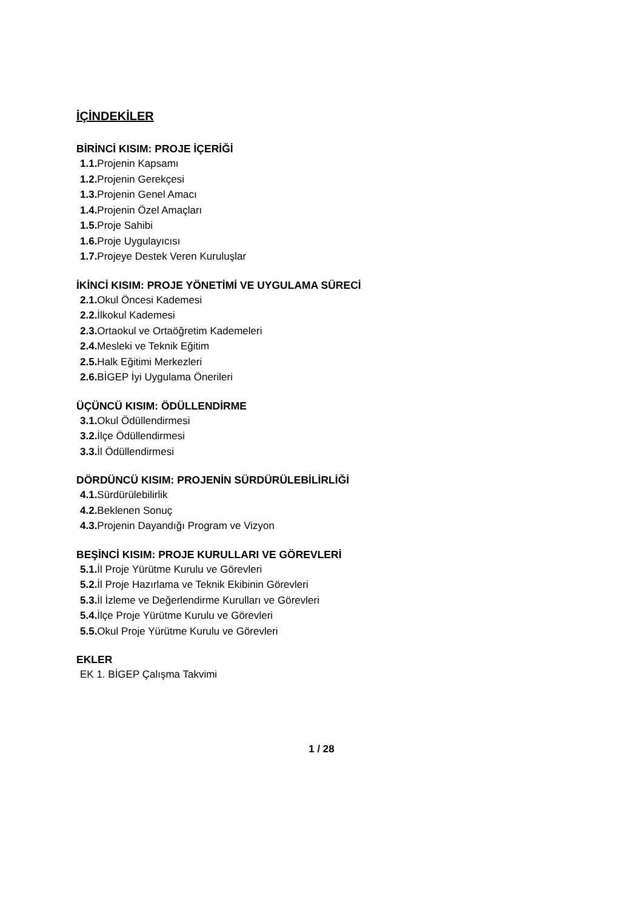İÇİNDEKİLER
BİRİNCİ KISIM: PROJE İÇERİĞİ
1.1. Projenin Kapsamı
1.2. Projenin Gerekçesi
1.3. Projenin Genel Amacı
1.4. Projenin Özel Amaçları
1.5. Proje Sahibi
1.6. Proje Uygulayıcısı
1.7. Projeye Destek Veren Kuruluşlar
İKİNCİ KISIM: PROJE YÖNETİMİ VE UYGULAMA SÜRECİ
2.1. Okul Öncesi Kademesi
2.2. İlkokul Kademesi
2.3. Ortaokul ve Ortaöğretim Kademeleri
2.4. Mesleki ve Teknik Eğitim
2.5. Halk Eğitimi Merkezleri
2.6. BİGEP İyi Uygulama Önerileri
ÜÇÜNCÜ KISIM: ÖDÜLLENDİRME
3.1. Okul Ödüllendirmesi
3.2. İlçe Ödüllendirmesi
3.3. İl Ödüllendirmesi
DÖRDÜNCÜ KISIM: PROJENİN SÜRDÜRÜLEBİLİRLİĞİ
4.1. Sürdürülebilirlik
4.2. Beklenen Sonuç
4.3. Projenin Dayandığı Program ve Vizyon
BEŞİNCİ KISIM: PROJE KURULLARI VE GÖREVLERİ
5.1. İl Proje Yürütme Kurulu ve Görevleri
5.2. İl Proje Hazırlama ve Teknik Ekibinin Görevleri
5.3. İl İzleme ve Değerlendirme Kurulları ve Görevleri
5.4. İlçe Proje Yürütme Kurulu ve Görevleri
5.5. Okul Proje Yürütme Kurulu ve Görevleri
EKLER
EK 1. BİGEP Çalışma Takvimi
1 / 28